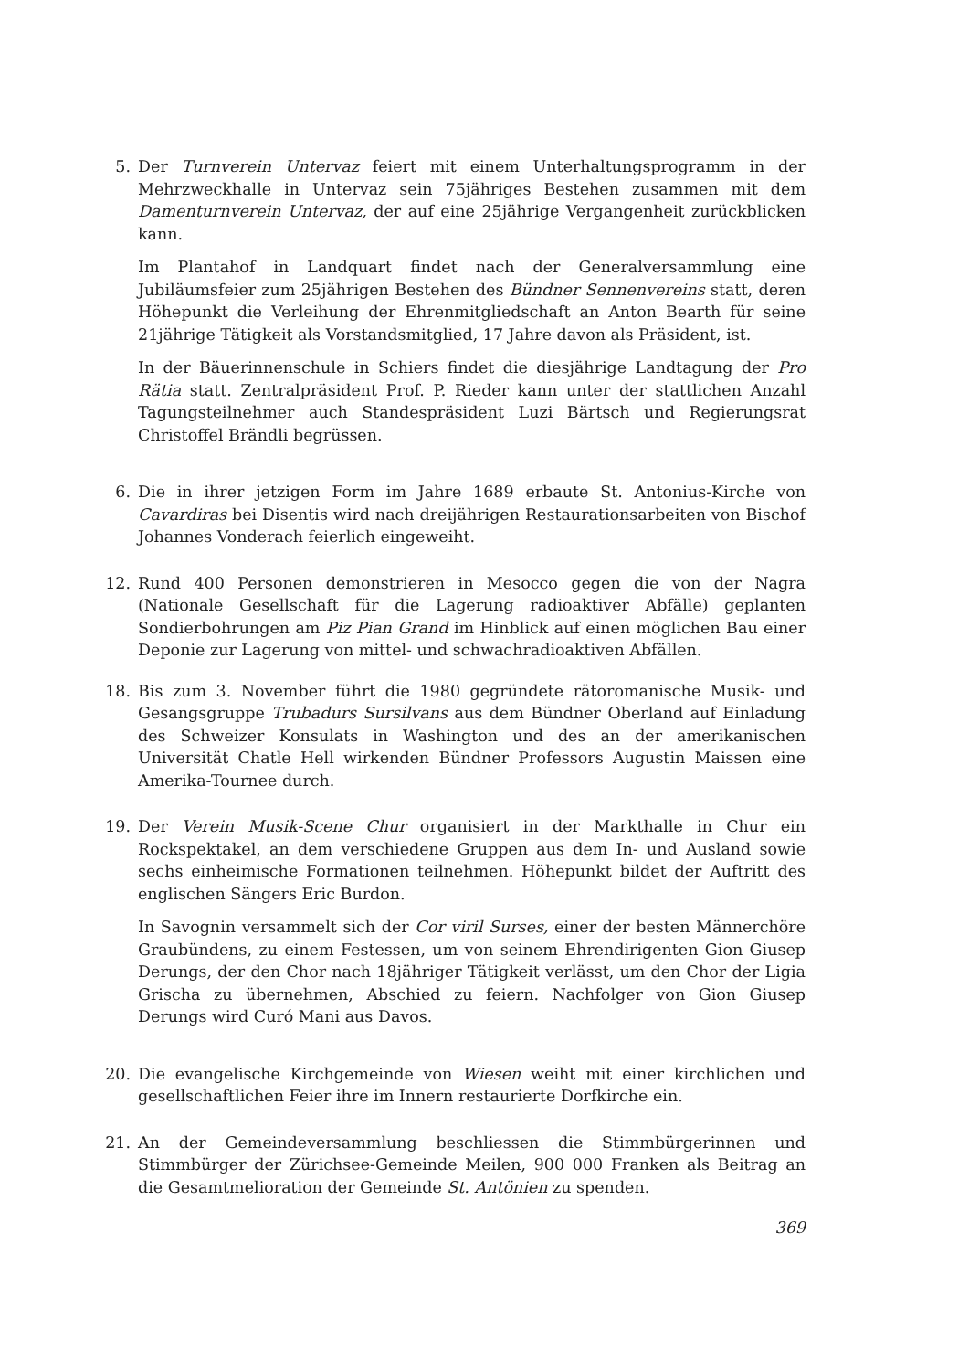5. Der Turnverein Untervaz feiert mit einem Unterhaltungsprogramm in der Mehrzweckhalle in Untervaz sein 75jähriges Bestehen zusammen mit dem Damenturnverein Untervaz, der auf eine 25jährige Vergangenheit zurückblicken kann.
Im Plantahof in Landquart findet nach der Generalversammlung eine Jubiläumsfeier zum 25jährigen Bestehen des Bündner Sennenvereins statt, deren Höhepunkt die Verleihung der Ehrenmitgliedschaft an Anton Bearth für seine 21jährige Tätigkeit als Vorstandsmitglied, 17 Jahre davon als Präsident, ist.
In der Bäuerinnenschule in Schiers findet die diesjährige Landtagung der Pro Rätia statt. Zentralpräsident Prof. P. Rieder kann unter der stattlichen Anzahl Tagungsteilnehmer auch Standespräsident Luzi Bärtsch und Regierungsrat Christoffel Brändli begrüssen.
6. Die in ihrer jetzigen Form im Jahre 1689 erbaute St. Antonius-Kirche von Cavardiras bei Disentis wird nach dreijährigen Restaurationsarbeiten von Bischof Johannes Vonderach feierlich eingeweiht.
12. Rund 400 Personen demonstrieren in Mesocco gegen die von der Nagra (Nationale Gesellschaft für die Lagerung radioaktiver Abfälle) geplanten Sondierbohrungen am Piz Pian Grand im Hinblick auf einen möglichen Bau einer Deponie zur Lagerung von mittel- und schwachradioaktiven Abfällen.
18. Bis zum 3. November führt die 1980 gegründete rätoromanische Musik- und Gesangsgruppe Trubadurs Sursilvans aus dem Bündner Oberland auf Einladung des Schweizer Konsulats in Washington und des an der amerikanischen Universität Chatle Hell wirkenden Bündner Professors Augustin Maissen eine Amerika-Tournee durch.
19. Der Verein Musik-Scene Chur organisiert in der Markthalle in Chur ein Rockspektakel, an dem verschiedene Gruppen aus dem In- und Ausland sowie sechs einheimische Formationen teilnehmen. Höhepunkt bildet der Auftritt des englischen Sängers Eric Burdon.
In Savognin versammelt sich der Cor viril Surses, einer der besten Männerchöre Graubündens, zu einem Festessen, um von seinem Ehrendirigenten Gion Giusep Derungs, der den Chor nach 18jähriger Tätigkeit verlässt, um den Chor der Ligia Grischa zu übernehmen, Abschied zu feiern. Nachfolger von Gion Giusep Derungs wird Curó Mani aus Davos.
20. Die evangelische Kirchgemeinde von Wiesen weiht mit einer kirchlichen und gesellschaftlichen Feier ihre im Innern restaurierte Dorfkirche ein.
21. An der Gemeindeversammlung beschliessen die Stimmbürgerinnen und Stimmbürger der Zürichsee-Gemeinde Meilen, 900 000 Franken als Beitrag an die Gesamtmelioration der Gemeinde St. Antönien zu spenden.
369